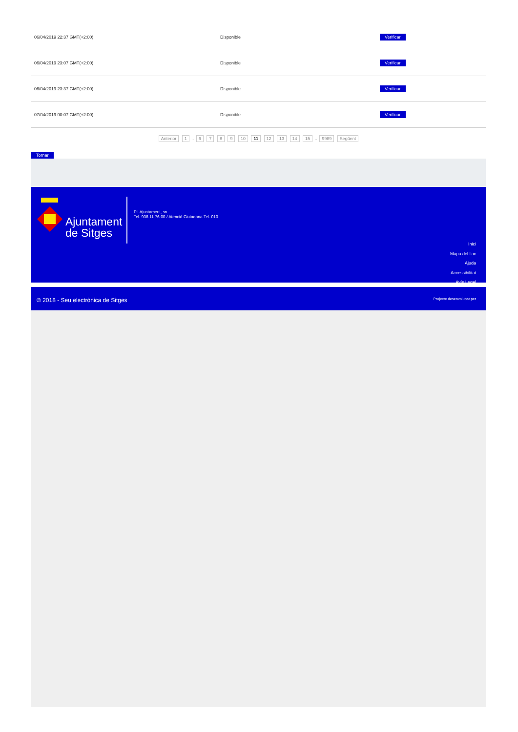| 06/04/2019 22:37 GMT(+2:00) | Disponible | Verificar |
| 06/04/2019 23:07 GMT(+2:00) | Disponible | Verificar |
| 06/04/2019 23:37 GMT(+2:00) | Disponible | Verificar |
| 07/04/2019 00:07 GMT(+2:00) | Disponible | Verificar |
Anterior 1 .. 6 7 8 9 10 11 12 13 14 15 .. 9989 Següent
Tornar
Ajuntament
de Sitges
Pl. Ajuntament, sn.
Tel. 938 11 76 00 / Atenció Ciutadana Tel. 010
Inici
Mapa del lloc
Ajuda
Accessibilitat
Avís Legal
© 2018 - Seu electrònica de Sitges
Projecte desenvolupat per